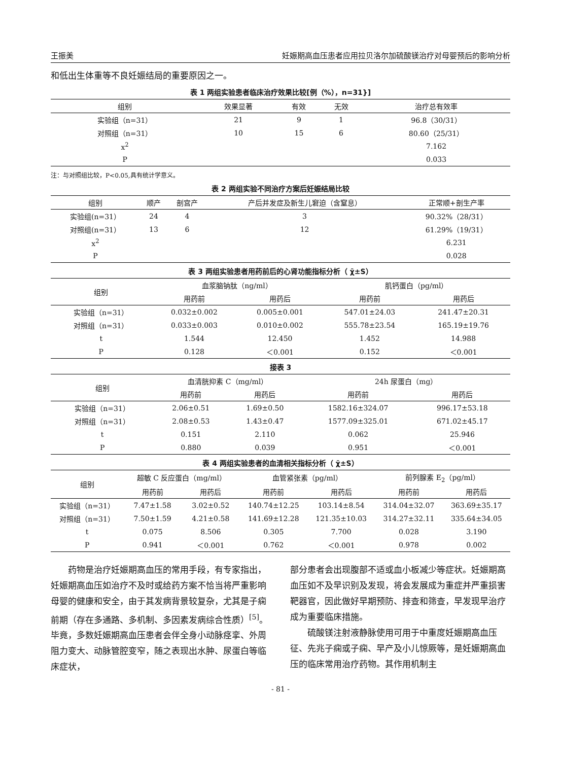王振美 妊娠期高血压患者应用拉贝洛尔加硫酸镁治疗对母婴预后的影响分析
和低出生体重等不良妊娠结局的重要原因之一。
表 1 两组实验患者临床治疗效果比较[例（%），n=31}]
| 组别 | 效果显著 | 有效 | 无效 | 治疗总有效率 |
| --- | --- | --- | --- | --- |
| 实验组（n=31） | 21 | 9 | 1 | 96.8（30/31） |
| 对照组（n=31） | 10 | 15 | 6 | 80.60（25/31） |
| x<sup>2</sup> | | | | 7.162 |
| P | | | | 0.033 |
注：与对照组比较，P<0.05,具有统计学意义。
表 2 两组实验不同治疗方案后妊娠结局比较
| 组别 | 顺产 | 剖宫产 | 产后并发症及新生儿窘迫（含窒息） | 正常顺+剖生产率 |
| --- | --- | --- | --- | --- |
| 实验组(n=31） | 24 | 4 | 3 | 90.32%（28/31） |
| 对照组(n=31） | 13 | 6 | 12 | 61.29%（19/31） |
| x<sup>2</sup> | | | | 6.231 |
| P | | | | 0.028 |
表 3 两组实验患者用药前后的心肾功能指标分析（ χ̄±S）
| 组别 | 血浆脑钠肽（ng/ml） | | 肌钙蛋白（pg/ml） | |
| --- | --- | --- | --- | --- |
| | 用药前 | 用药后 | 用药前 | 用药后 |
| 实验组（n=31） | 0.032±0.002 | 0.005±0.001 | 547.01±24.03 | 241.47±20.31 |
| 对照组（n=31） | 0.033±0.003 | 0.010±0.002 | 555.78±23.54 | 165.19±19.76 |
| t | 1.544 | 12.450 | 1.452 | 14.988 |
| P | 0.128 | ＜0.001 | 0.152 | ＜0.001 |
接表 3
| 组别 | 血清胱抑素 C（mg/ml） | | 24h 尿蛋白（mg） | |
| --- | --- | --- | --- | --- |
| | 用药前 | 用药后 | 用药前 | 用药后 |
| 实验组（n=31） | 2.06±0.51 | 1.69±0.50 | 1582.16±324.07 | 996.17±53.18 |
| 对照组（n=31） | 2.08±0.53 | 1.43±0.47 | 1577.09±325.01 | 671.02±45.17 |
| t | 0.151 | 2.110 | 0.062 | 25.946 |
| P | 0.880 | 0.039 | 0.951 | ＜0.001 |
表 4 两组实验患者的血清相关指标分析（ χ̄±S）
| 组别 | 超敏 C 反应蛋白（mg/ml） | | 血管紧张素（pg/ml） | | 前列腺素 E<sub>2</sub>（pg/ml） | |
| --- | --- | --- | --- | --- | --- | --- |
| | 用药前 | 用药后 | 用药前 | 用药后 | 用药前 | 用药后 |
| 实验组（n=31） | 7.47±1.58 | 3.02±0.52 | 140.74±12.25 | 103.14±8.54 | 314.04±32.07 | 363.69±35.17 |
| 对照组（n=31） | 7.50±1.59 | 4.21±0.58 | 141.69±12.28 | 121.35±10.03 | 314.27±32.11 | 335.64±34.05 |
| t | 0.075 | 8.506 | 0.305 | 7.700 | 0.028 | 3.190 |
| P | 0.941 | ＜0.001 | 0.762 | ＜0.001 | 0.978 | 0.002 |
药物是治疗妊娠期高血压的常用手段，有专家指出，妊娠期高血压如治疗不及时或给药方案不恰当将严重影响母婴的健康和安全，由于其发病背景较复杂，尤其是子痫前期（存在多通路、多机制、多因素发病综合性质）<sup>[5]</sup>。毕竟，多数妊娠期高血压患者会伴全身小动脉痉挛、外周阻力变大、动脉管腔变窄，随之表现出水肿、尿蛋白等临床症状，
部分患者会出现腹部不适或血小板减少等症状。妊娠期高血压如不及早识别及发现，将会发展成为重症并严重损害靶器官，因此做好早期预防、排查和筛查，早发现早治疗成为重要临床措施。
硫酸镁注射液静脉使用可用于中重度妊娠期高血压征、先兆子痫或子痫、早产及小儿惊厥等，是妊娠期高血压的临床常用治疗药物。其作用机制主
- 81 -